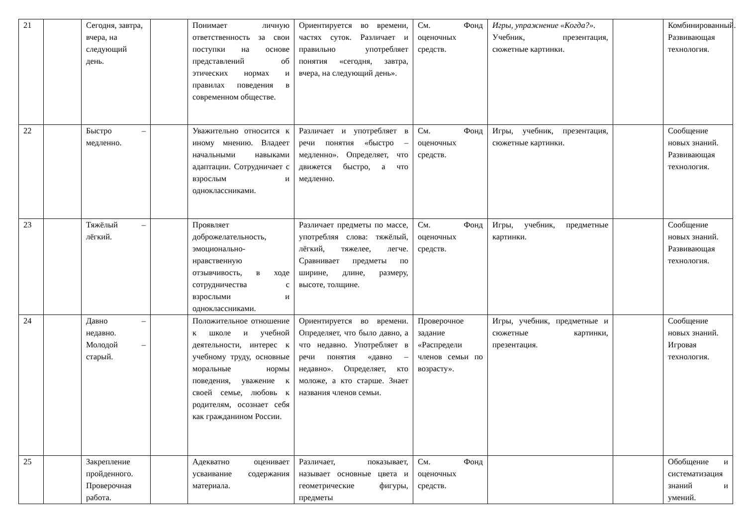| 21 | | Сегодня, завтра, вчера, на следующий день. | | Понимает личную ответственность за свои поступки на основе представлений об этических нормах и правилах поведения в современном обществе. | Ориентируется во времени, частях суток. Различает и правильно употребляет понятия «сегодня, завтра, вчера, на следующий день». | См. Фонд оценочных средств. | Игры, упражнение «Когда?». Учебник, презентация, сюжетные картинки. | | Комбинированный. Развивающая технология. |
| 22 | | Быстро – медленно. | | Уважительно относится к иному мнению. Владеет начальными навыками адаптации. Сотрудничает с взрослым и одноклассниками. | Различает и употребляет в речи понятия «быстро – медленно». Определяет, что движется быстро, а что медленно. | См. Фонд оценочных средств. | Игры, учебник, презентация, сюжетные картинки. | | Сообщение новых знаний. Развивающая технология. |
| 23 | | Тяжёлый – лёгкий. | | Проявляет доброжелательность, эмоционально-нравственную отзывчивость, в ходе сотрудничества с взрослыми и одноклассниками. | Различает предметы по массе, употребляя слова: тяжёлый, лёгкий, тяжелее, легче. Сравнивает предметы по ширине, длине, размеру, высоте, толщине. | См. Фонд оценочных средств. | Игры, учебник, предметные картинки. | | Сообщение новых знаний. Развивающая технология. |
| 24 | | Давно – недавно. Молодой – старый. | | Положительное отношение к школе и учебной деятельности, интерес к учебному труду, основные моральные нормы поведения, уважение к своей семье, любовь к родителям, осознает себя как гражданином России. | Ориентируется во времени. Определяет, что было давно, а что недавно. Употребляет в речи понятия «давно – недавно». Определяет, кто моложе, а кто старше. Знает названия членов семьи. | Проверочное задание «Распредели членов семьи по возрасту». | Игры, учебник, предметные и сюжетные картинки, презентация. | | Сообщение новых знаний. Игровая технология. |
| 25 | | Закрепление пройденного. Проверочная работа. | | Адекватно оценивает усваивание содержания материала. | Различает, показывает, называет основные цвета и геометрические фигуры, предметы | См. Фонд оценочных средств. | | | Обобщение и систематизация знаний и умений. |